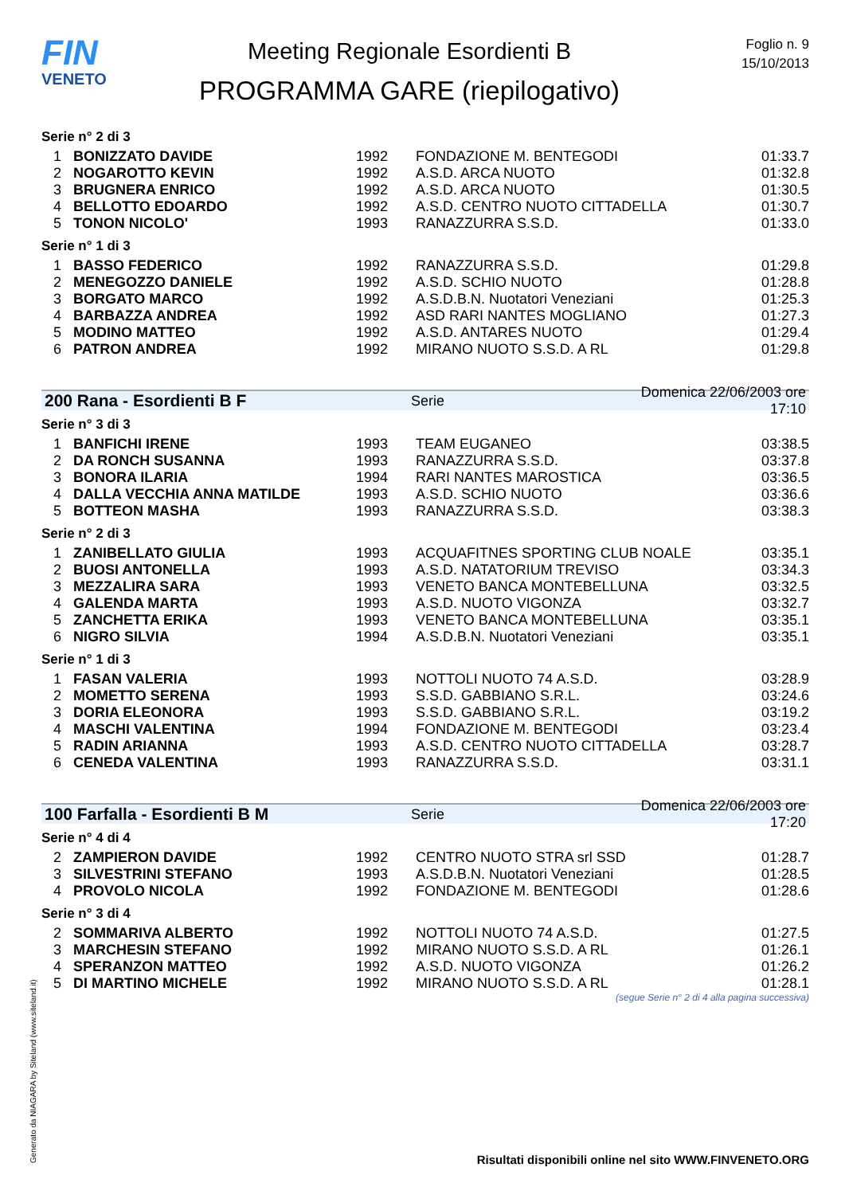FIN
VENETO
Meeting Regionale Esordienti B
PROGRAMMA GARE (riepilogativo)
Foglio n. 9
15/10/2013
Serie n° 2 di 3
| 1 | BONIZZATO DAVIDE | 1992 | FONDAZIONE M. BENTEGODI | 01:33.7 |
| 2 | NOGAROTTO KEVIN | 1992 | A.S.D. ARCA NUOTO | 01:32.8 |
| 3 | BRUGNERA ENRICO | 1992 | A.S.D. ARCA NUOTO | 01:30.5 |
| 4 | BELLOTTO EDOARDO | 1992 | A.S.D. CENTRO NUOTO CITTADELLA | 01:30.7 |
| 5 | TONON NICOLO' | 1993 | RANAZZURRA S.S.D. | 01:33.0 |
Serie n° 1 di 3
| 1 | BASSO FEDERICO | 1992 | RANAZZURRA S.S.D. | 01:29.8 |
| 2 | MENEGOZZO DANIELE | 1992 | A.S.D. SCHIO NUOTO | 01:28.8 |
| 3 | BORGATO MARCO | 1992 | A.S.D.B.N. Nuotatori Veneziani | 01:25.3 |
| 4 | BARBAZZA ANDREA | 1992 | ASD RARI NANTES MOGLIANO | 01:27.3 |
| 5 | MODINO MATTEO | 1992 | A.S.D. ANTARES NUOTO | 01:29.4 |
| 6 | PATRON ANDREA | 1992 | MIRANO NUOTO S.S.D. A RL | 01:29.8 |
200 Rana - Esordienti B F Serie Domenica 22/06/2003 ore 17:10
Serie n° 3 di 3
| 1 | BANFICHI IRENE | 1993 | TEAM EUGANEO | 03:38.5 |
| 2 | DA RONCH SUSANNA | 1993 | RANAZZURRA S.S.D. | 03:37.8 |
| 3 | BONORA ILARIA | 1994 | RARI NANTES MAROSTICA | 03:36.5 |
| 4 | DALLA VECCHIA ANNA MATILDE | 1993 | A.S.D. SCHIO NUOTO | 03:36.6 |
| 5 | BOTTEON MASHA | 1993 | RANAZZURRA S.S.D. | 03:38.3 |
Serie n° 2 di 3
| 1 | ZANIBELLATO GIULIA | 1993 | ACQUAFITNES SPORTING CLUB NOALE | 03:35.1 |
| 2 | BUOSI ANTONELLA | 1993 | A.S.D. NATATORIUM TREVISO | 03:34.3 |
| 3 | MEZZALIRA SARA | 1993 | VENETO BANCA MONTEBELLUNA | 03:32.5 |
| 4 | GALENDA MARTA | 1993 | A.S.D. NUOTO VIGONZA | 03:32.7 |
| 5 | ZANCHETTA ERIKA | 1993 | VENETO BANCA MONTEBELLUNA | 03:35.1 |
| 6 | NIGRO SILVIA | 1994 | A.S.D.B.N. Nuotatori Veneziani | 03:35.1 |
Serie n° 1 di 3
| 1 | FASAN VALERIA | 1993 | NOTTOLI NUOTO 74 A.S.D. | 03:28.9 |
| 2 | MOMETTO SERENA | 1993 | S.S.D. GABBIANO S.R.L. | 03:24.6 |
| 3 | DORIA ELEONORA | 1993 | S.S.D. GABBIANO S.R.L. | 03:19.2 |
| 4 | MASCHI VALENTINA | 1994 | FONDAZIONE M. BENTEGODI | 03:23.4 |
| 5 | RADIN ARIANNA | 1993 | A.S.D. CENTRO NUOTO CITTADELLA | 03:28.7 |
| 6 | CENEDA VALENTINA | 1993 | RANAZZURRA S.S.D. | 03:31.1 |
100 Farfalla - Esordienti B M Serie Domenica 22/06/2003 ore 17:20
Serie n° 4 di 4
| 2 | ZAMPIERON DAVIDE | 1992 | CENTRO NUOTO STRA srl SSD | 01:28.7 |
| 3 | SILVESTRINI STEFANO | 1993 | A.S.D.B.N. Nuotatori Veneziani | 01:28.5 |
| 4 | PROVOLO NICOLA | 1992 | FONDAZIONE M. BENTEGODI | 01:28.6 |
Serie n° 3 di 4
| 2 | SOMMARIVA ALBERTO | 1992 | NOTTOLI NUOTO 74 A.S.D. | 01:27.5 |
| 3 | MARCHESIN STEFANO | 1992 | MIRANO NUOTO S.S.D. A RL | 01:26.1 |
| 4 | SPERANZON MATTEO | 1992 | A.S.D. NUOTO VIGONZA | 01:26.2 |
| 5 | DI MARTINO MICHELE | 1992 | MIRANO NUOTO S.S.D. A RL | 01:28.1 |
(segue Serie n° 2 di 4 alla pagina successiva)
Generato da NIAGARA by Siteland (www.siteland.it)
Risultati disponibili online nel sito WWW.FINVENETO.ORG